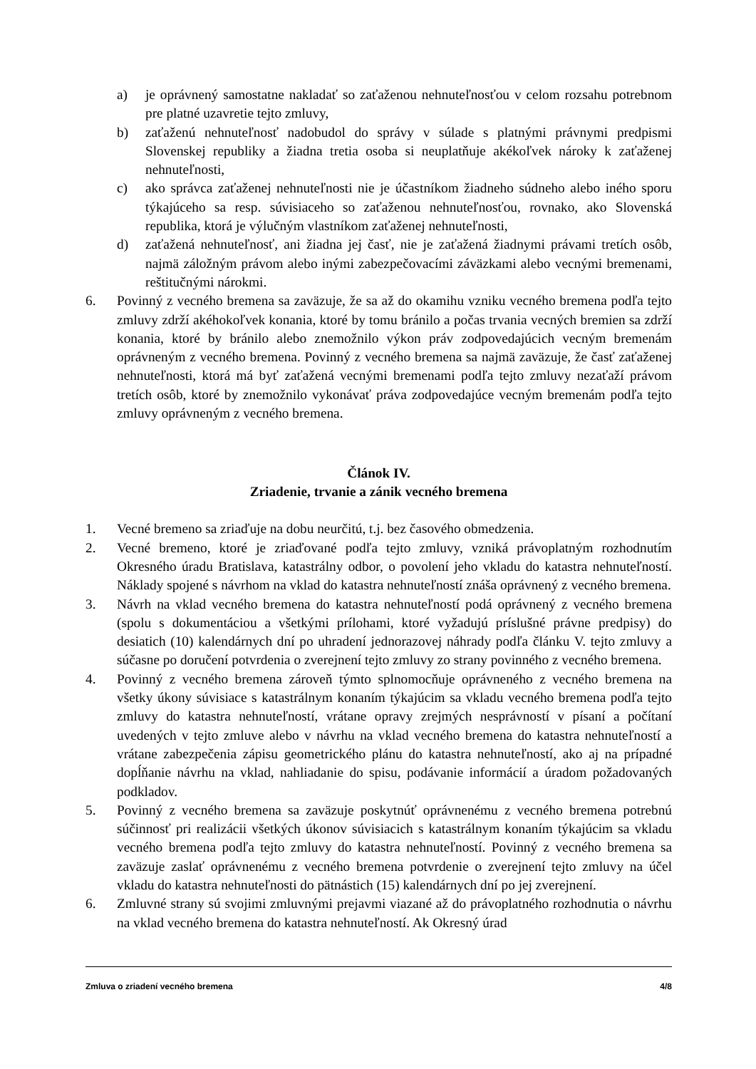a) je oprávnený samostatne nakladať so zaťaženou nehnuteľnosťou v celom rozsahu potrebnom pre platné uzavretie tejto zmluvy,
b) zaťaženú nehnuteľnosť nadobudol do správy v súlade s platnými právnymi predpismi Slovenskej republiky a žiadna tretia osoba si neuplatňuje akékoľvek nároky k zaťaženej nehnuteľnosti,
c) ako správca zaťaženej nehnuteľnosti nie je účastníkom žiadneho súdneho alebo iného sporu týkajúceho sa resp. súvisiaceho so zaťaženou nehnuteľnosťou, rovnako, ako Slovenská republika, ktorá je výlučným vlastníkom zaťaženej nehnuteľnosti,
d) zaťažená nehnuteľnosť, ani žiadna jej časť, nie je zaťažená žiadnymi právami tretích osôb, najmä záložným právom alebo inými zabezpečovacími záväzkami alebo vecnými bremenami, reštitučnými nárokmi.
6. Povinný z vecného bremena sa zaväzuje, že sa až do okamihu vzniku vecného bremena podľa tejto zmluvy zdrží akéhokoľvek konania, ktoré by tomu bránilo a počas trvania vecných bremien sa zdrží konania, ktoré by bránilo alebo znemožnilo výkon práv zodpovedajúcich vecným bremenám oprávneným z vecného bremena. Povinný z vecného bremena sa najmä zaväzuje, že časť zaťaženej nehnuteľnosti, ktorá má byť zaťažená vecnými bremenami podľa tejto zmluvy nezaťaží právom tretích osôb, ktoré by znemožnilo vykonávať práva zodpovedajúce vecným bremenám podľa tejto zmluvy oprávneným z vecného bremena.
Článok IV.
Zriadenie, trvanie a zánik vecného bremena
1. Vecné bremeno sa zriaďuje na dobu neurčitú, t.j. bez časového obmedzenia.
2. Vecné bremeno, ktoré je zriaďované podľa tejto zmluvy, vzniká právoplatným rozhodnutím Okresného úradu Bratislava, katastrálny odbor, o povolení jeho vkladu do katastra nehnuteľností. Náklady spojené s návrhom na vklad do katastra nehnuteľností znáša oprávnený z vecného bremena.
3. Návrh na vklad vecného bremena do katastra nehnuteľností podá oprávnený z vecného bremena (spolu s dokumentáciou a všetkými prílohami, ktoré vyžadujú príslušné právne predpisy) do desiatich (10) kalendárnych dní po uhradení jednorazovej náhrady podľa článku V. tejto zmluvy a súčasne po doručení potvrdenia o zverejnení tejto zmluvy zo strany povinného z vecného bremena.
4. Povinný z vecného bremena zároveň týmto splnomocňuje oprávneného z vecného bremena na všetky úkony súvisiace s katastrálnym konaním týkajúcim sa vkladu vecného bremena podľa tejto zmluvy do katastra nehnuteľností, vrátane opravy zrejmých nesprávností v písaní a počítaní uvedených v tejto zmluve alebo v návrhu na vklad vecného bremena do katastra nehnuteľností a vrátane zabezpečenia zápisu geometrického plánu do katastra nehnuteľností, ako aj na prípadné dopĺňanie návrhu na vklad, nahliadanie do spisu, podávanie informácií a úradom požadovaných podkladov.
5. Povinný z vecného bremena sa zaväzuje poskytnúť oprávnenému z vecného bremena potrebnú súčinnosť pri realizácii všetkých úkonov súvisiacich s katastrálnym konaním týkajúcim sa vkladu vecného bremena podľa tejto zmluvy do katastra nehnuteľností. Povinný z vecného bremena sa zaväzuje zaslať oprávnenému z vecného bremena potvrdenie o zverejnení tejto zmluvy na účel vkladu do katastra nehnuteľnosti do pätnástich (15) kalendárnych dní po jej zverejnení.
6. Zmluvné strany sú svojimi zmluvnými prejavmi viazané až do právoplatného rozhodnutia o návrhu na vklad vecného bremena do katastra nehnuteľností. Ak Okresný úrad
Zmluva o zriadení vecného bremena 4/8